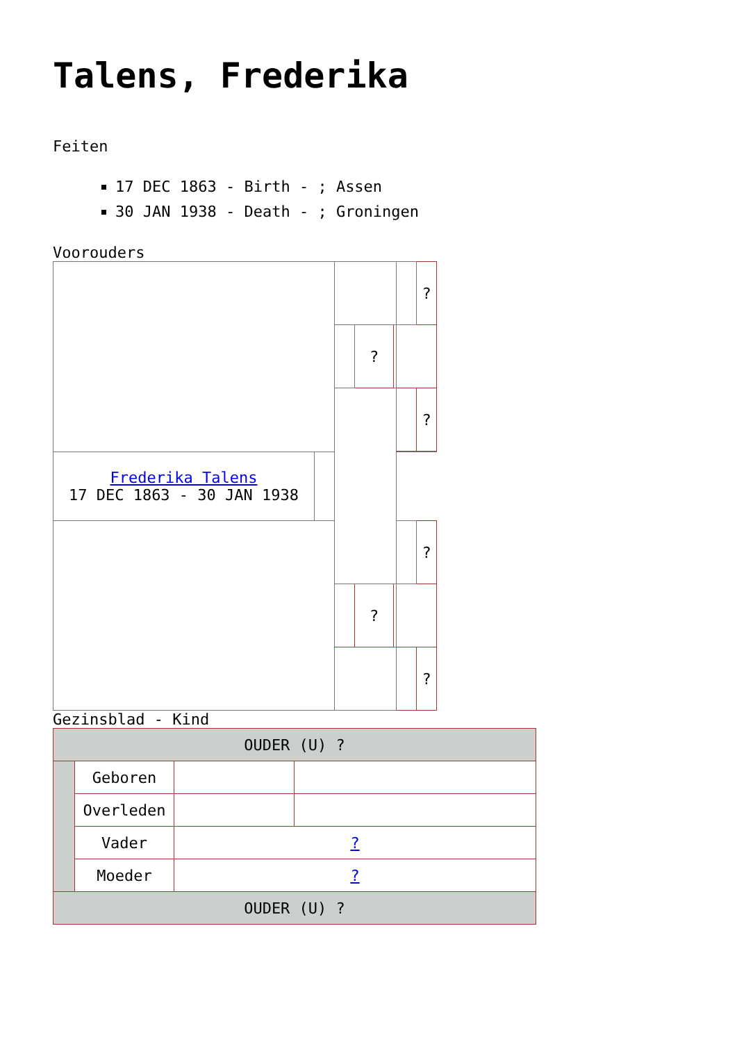Talens, Frederika
Feiten
17 DEC 1863 - Birth - ; Assen
30 JAN 1938 - Death - ; Groningen
Vooroude​rs
| | | | | | | ? |
| | | | ? | | | |
| | | | | | | ? |
| Frederika Talens 17 DEC 1863 - 30 JAN 1938 | | | | | | |
| | | | | | | ? |
| | | | ? | | | |
| | | | | | | ? |
Gezinsblad - Kind
| OUDER (U) ? | | | |
| | Geboren | | |
| | Overleden | | |
| | Vader | ? | |
| | Moeder | ? | |
| OUDER (U) ? | | | |